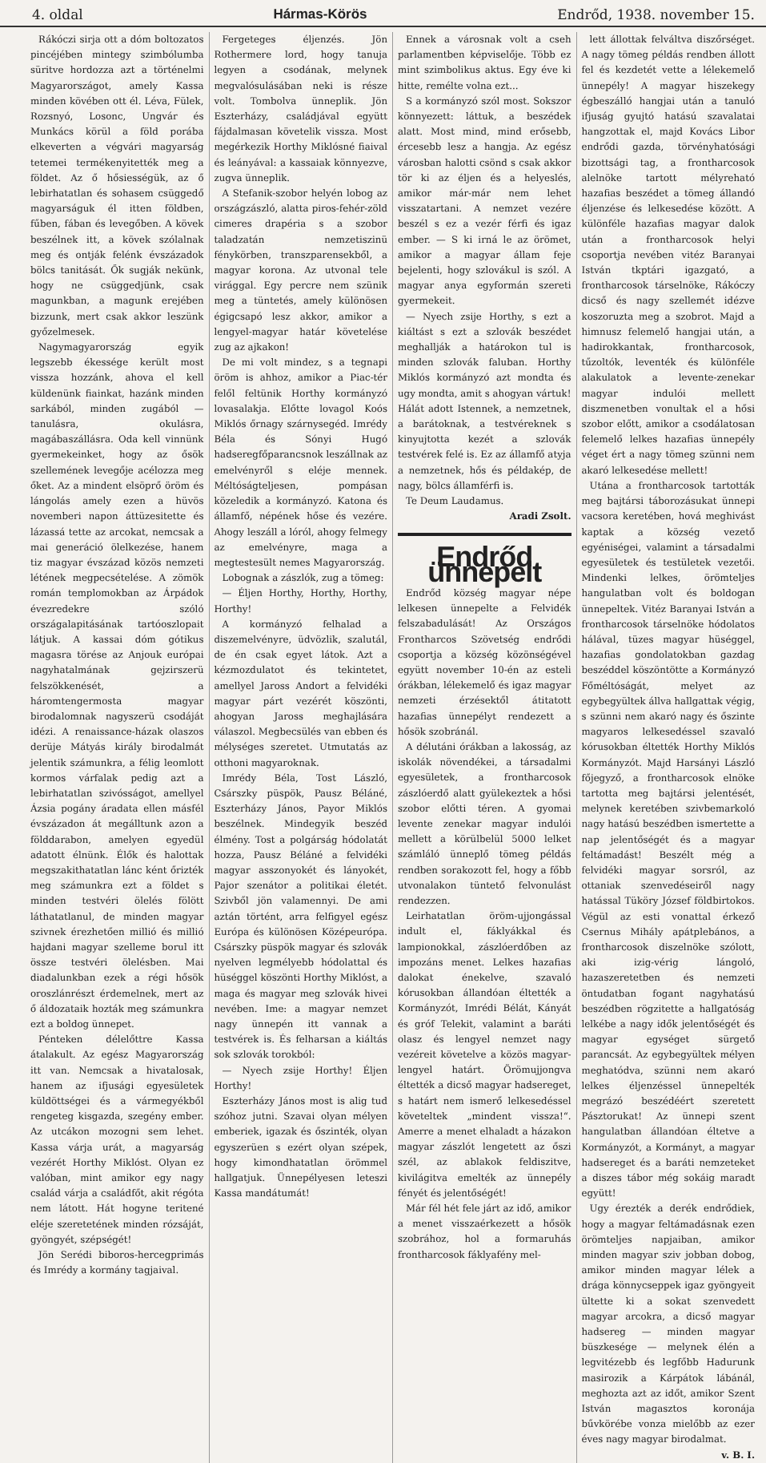4. oldal Hármas-Körös Endrőd, 1938. november 15.
Rákóczi sirja ott a dóm boltozatos pincéjében mintegy szimbólumba süritve hordozza azt a történelmi Magyarországot, amely Kassa minden kövében ott él. Léva, Fülek, Rozsnyó, Losonc, Ungvár és Munkács körül a föld porába elkeverten a végvári magyarság tetemei termékenyitették meg a földet. Az ő hősiességük, az ő lebirhatatlan és sohasem csüggedő magyarságuk él itten földben, fűben, fában és levegőben. A kövek beszélnek itt, a kövek szólalnak meg és ontják felénk évszázadok bölcs tanitását. Ők sugják nekünk, hogy ne csüggedjünk, csak magunkban, a magunk erejében bizzunk, mert csak akkor leszünk győzelmesek.
Nagymagyarország egyik legszebb ékessége került most vissza hozzánk, ahova el kell küldenünk fiainkat, hazánk minden sarkából, minden zugából — tanulásra, okulásra, magábaszállásra. Oda kell vinnünk gyermekeinket, hogy az ősök szellemének levegője acélozza meg őket. Az a mindent elsöprő öröm és lángolás amely ezen a hüvös novemberi napon áttüzesitette és lázassá tette az arcokat, nemcsak a mai generáció ölelkezése, hanem tiz magyar évszázad közös nemzeti létének megpecsételése. A zömök román templomokban az Árpádok évezredekre szóló országalapitásának tartóoszlopait látjuk. A kassai dóm gótikus magasra törése az Anjouk európai nagyhatalmának gejzirszerü felszökkenését, a háromtengermosta magyar birodalomnak nagyszerü csodáját idézi. A renaissance-házak olaszos derüje Mátyás király birodalmát jelentik számunkra, a félig leomlott kormos várfalak pedig azt a lebirhatatlan szivósságot, amellyel Ázsia pogány áradata ellen másfél évszázadon át megálltunk azon a földdarabon, amelyen egyedül adatott élnünk. Élők és halottak megszakithatatlan lánc ként őrizték meg számunkra ezt a földet s minden testvéri ölelés fölött láthatatlanul, de minden magyar szivnek érezhetően millió és millió hajdani magyar szelleme borul itt össze testvéri ölelésben. Mai diadalunkban ezek a régi hősök oroszlánrészt érdemelnek, mert az ő áldozataik hozták meg számunkra ezt a boldog ünnepet.
Pénteken délelőttre Kassa átalakult. Az egész Magyarország itt van. Nemcsak a hivatalosak, hanem az ifjusági egyesületek küldöttségei és a vármegyékből rengeteg kisgazda, szegény ember. Az utcákon mozogni sem lehet. Kassa várja urát, a magyarság vezérét Horthy Miklóst. Olyan ez valóban, mint amikor egy nagy család várja a családfőt, akit régóta nem látott. Hát hogyne teritené eléje szeretetének minden rózsáját, gyöngyét, szépségét!
Jön Serédi biboros-hercegprimás és Imrédy a kormány tagjaival.
Fergeteges éljenzés. Jön Rothermere lord, hogy tanuja legyen a csodának, melynek megvalósulásában neki is része volt. Tombolva ünneplik. Jön Eszterházy, családjával együtt fájdalmasan követelik vissza. Most megérkezik Horthy Miklósné fiaival és leányával: a kassaiak könnyezve, zugva ünneplik.
A Stefanik-szobor helyén lobog az országzászló, alatta piros-fehér-zöld cimeres drapéria s a szobor taladzatán nemzetiszinü fénykörben, transzparensekből, a magyar korona. Az utvonal tele virággal. Egy percre nem szünik meg a tüntetés, amely különösen égigcsapó lesz akkor, amikor a lengyel-magyar határ követelése zug az ajkakon!
De mi volt mindez, s a tegnapi öröm is ahhoz, amikor a Piac-tér felől feltünik Horthy kormányzó lovasalakja. Előtte lovagol Koós Miklós őrnagy szárnysegéd. Imrédy Béla és Sónyi Hugó hadseregfőparancsnok leszállnak az emelvényről s eléje mennek. Méltóságteljesen, pompásan közeledik a kormányzó. Katona és államfő, népének hőse és vezére. Ahogy leszáll a lóról, ahogy felmegy az emelvényre, maga a megtestesült nemes Magyarország.
Lobognak a zászlók, zug a tömeg:
— Éljen Horthy, Horthy, Horthy, Horthy!
A kormányzó felhalad a diszemelvényre, üdvözlik, szalutál, de én csak egyet látok. Azt a kézmozdulatot és tekintetet, amellyel Jaross Andort a felvidéki magyar párt vezérét köszönti, ahogyan Jaross meghajlására válaszol. Megbecsülés van ebben és mélységes szeretet. Utmutatás az otthoni magyaroknak.
Imrédy Béla, Tost László, Csárszky püspök, Pausz Béláné, Eszterházy János, Payor Miklós beszélnek. Mindegyik beszéd élmény. Tost a polgárság hódolatát hozza, Pausz Béláné a felvidéki magyar asszonyokét és lányokét, Pajor szenátor a politikai életét. Szivből jön valamennyi. De ami aztán történt, arra felfigyel egész Európa és különösen Középeurópa. Csárszky püspök magyar és szlovák nyelven legmélyebb hódolattal és hüséggel köszönti Horthy Miklóst, a maga és magyar meg szlovák hivei nevében. Ime: a magyar nemzet nagy ünnepén itt vannak a testvérek is. És felharsan a kiáltás sok szlovák torokból:
— Nyech zsije Horthy! Éljen Horthy!
Eszterházy János most is alig tud szóhoz jutni. Szavai olyan mélyen emberiek, igazak és őszinték, olyan egyszerüen s ezért olyan szépek, hogy kimondhatatlan örömmel hallgatjuk. Ünnepélyesen leteszi Kassa mandátumát!
Ennek a városnak volt a cseh parlamentben képviselője. Több ez mint szimbolikus aktus. Egy éve ki hitte, remélte volna ezt...
S a kormányzó szól most. Sokszor könnyezett: láttuk, a beszédek alatt. Most mind, mind erősebb, ércesebb lesz a hangja. Az egész városban halotti csönd s csak akkor tör ki az éljen és a helyeslés, amikor már-már nem lehet visszatartani. A nemzet vezére beszél s ez a vezér férfi és igaz ember. — S ki irná le az örömet, amikor a magyar állam feje bejelenti, hogy szlovákul is szól. A magyar anya egyformán szereti gyermekeit.
— Nyech zsije Horthy, s ezt a kiáltást s ezt a szlovák beszédet meghallják a határokon tul is minden szlovák faluban. Horthy Miklós kormányzó azt mondta és ugy mondta, amit s ahogyan vártuk! Hálát adott Istennek, a nemzetnek, a barátoknak, a testvéreknek s kinyujtotta kezét a szlovák testvérek felé is. Ez az államfő atyja a nemzetnek, hős és példakép, de nagy, bölcs államférfi is.
Te Deum Laudamus.
Aradi Zsolt.
Endrőd ünnepelt
Endrőd község magyar népe lelkesen ünnepelte a Felvidék felszabadulását! Az Országos Frontharcos Szövetség endrődi csoportja a község közönségével együtt november 10-én az esteli órákban, lélekemelő és igaz magyar nemzeti érzésektől átitatott hazafias ünnepélyt rendezett a hősök szobránál.
A délutáni órákban a lakosság, az iskolák növendékei, a társadalmi egyesületek, a frontharcosok zászlóerdő alatt gyülekeztek a hősi szobor előtti téren. A gyomai levente zenekar magyar indulói mellett a körülbelül 5000 lelket számláló ünneplő tömeg példás rendben sorakozott fel, hogy a főbb utvonalakon tüntető felvonulást rendezzen.
Leirhatatlan öröm-ujjongással indult el, fáklyákkal és lampionokkal, zászlóerdőben az impozáns menet. Lelkes hazafias dalokat énekelve, szavaló kórusokban állandóan éltették a Kormányzót, Imrédi Bélát, Kányát és gróf Telekit, valamint a baráti olasz és lengyel nemzet nagy vezéreit követelve a közös magyar-lengyel határt. Örömujjongva éltették a dicső magyar hadsereget, s határt nem ismerő lelkesedéssel követeltek „mindent vissza!“. Amerre a menet elhaladt a házakon magyar zászlót lengetett az őszi szél, az ablakok feldiszitve, kivilágitva emelték az ünnepély fényét és jelentőségét!
Már fél hét fele járt az idő, amikor a menet visszaérkezett a hősök szobrához, hol a formaruhás frontharcosok fáklyafény mel-
lett állottak felváltva diszőrséget. A nagy tömeg példás rendben állott fel és kezdetét vette a lélekemelő ünnepély! A magyar hiszekegy égbeszálló hangjai után a tanuló ifjuság gyujtó hatású szavalatai hangzottak el, majd Kovács Libor endrődi gazda, törvényhatósági bizottsági tag, a frontharcosok alelnöke tartott mélyreható hazafias beszédet a tömeg állandó éljenzése és lelkesedése között. A különféle hazafias magyar dalok után a frontharcosok helyi csoportja nevében vitéz Baranyai István tkptári igazgató, a frontharcosok társelnöke, Rákóczy dicső és nagy szellemét idézve koszoruzta meg a szobrot. Majd a himnusz felemelő hangjai után, a hadirokkantak, frontharcosok, tűzoltók, leventék és különféle alakulatok a levente-zenekar magyar indulói mellett diszmenetben vonultak el a hősi szobor előtt, amikor a csodálatosan felemelő lelkes hazafias ünnepély véget ért a nagy tömeg szünni nem akaró lelkesedése mellett!
Utána a frontharcosok tartották meg bajtársi táborozásukat ünnepi vacsora keretében, hová meghivást kaptak a község vezető egyéniségei, valamint a társadalmi egyesületek és testületek vezetői. Mindenki lelkes, örömteljes hangulatban volt és boldogan ünnepeltek. Vitéz Baranyai István a frontharcosok társelnöke hódolatos hálával, tüzes magyar hüséggel, hazafias gondolatokban gazdag beszéddel köszöntötte a Kormányzó Főméltóságát, melyet az egybegyültek állva hallgattak végig, s szünni nem akaró nagy és őszinte magyaros lelkesedéssel szavaló kórusokban éltették Horthy Miklós Kormányzót. Majd Harsányi László főjegyző, a frontharcosok elnöke tartotta meg bajtársi jelentését, melynek keretében szivbemarkoló nagy hatású beszédben ismertette a nap jelentőségét és a magyar feltámadást! Beszélt még a felvidéki magyar sorsról, az ottaniak szenvedéseiről nagy hatással Tüköry József földbirtokos. Végül az esti vonattal érkező Csernus Mihály apátplebános, a frontharcosok diszelnöke szólott, aki izig-vérig lángoló, hazaszeretetben és nemzeti öntudatban fogant nagyhatású beszédben rögzitette a hallgatóság lelkébe a nagy idők jelentőségét és magyar egységet sürgető parancsát. Az egybegyültek mélyen meghatódva, szünni nem akaró lelkes éljenzéssel ünnepelték megrázó beszédéért szeretett Pásztorukat! Az ünnepi szent hangulatban állandóan éltetve a Kormányzót, a Kormányt, a magyar hadsereget és a baráti nemzeteket a diszes tábor még sokáig maradt együtt!
Ugy érezték a derék endrődiek, hogy a magyar feltámadásnak ezen örömteljes napjaiban, amikor minden magyar sziv jobban dobog, amikor minden magyar lélek a drága könnycseppek igaz gyöngyeit ültette ki a sokat szenvedett magyar arcokra, a dicső magyar hadsereg — minden magyar büszkesége — melynek élén a legvitézebb és legfőbb Hadurunk masirozik a Kárpátok lábánál, meghozta azt az időt, amikor Szent István magasztos koronája bűvkörébe vonza mielőbb az ezer éves nagy magyar birodalmat.
v. B. I.